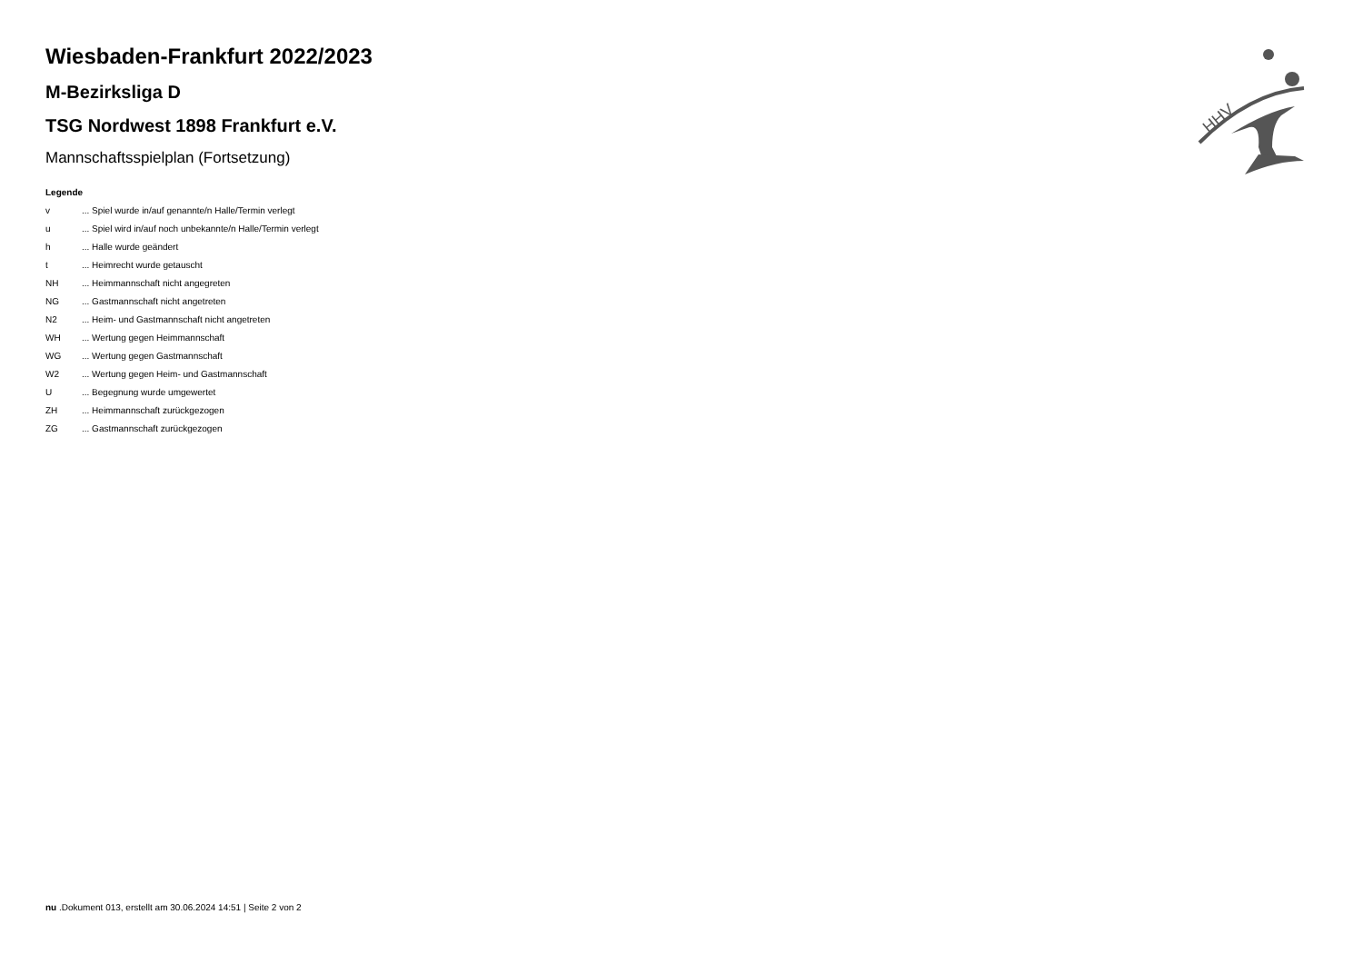HHV
Wiesbaden-Frankfurt 2022/2023
M-Bezirksliga D
TSG Nordwest 1898 Frankfurt e.V.
Mannschaftsspielplan (Fortsetzung)
Legende
| v | ... Spiel wurde in/auf genannte/n Halle/Termin verlegt |
| u | ... Spiel wird in/auf noch unbekannte/n Halle/Termin verlegt |
| h | ... Halle wurde geändert |
| t | ... Heimrecht wurde getauscht |
| NH | ... Heimmannschaft nicht angegreten |
| NG | ... Gastmannschaft nicht angetreten |
| N2 | ... Heim- und Gastmannschaft nicht angetreten |
| WH | ... Wertung gegen Heimmannschaft |
| WG | ... Wertung gegen Gastmannschaft |
| W2 | ... Wertung gegen Heim- und Gastmannschaft |
| U | ... Begegnung wurde umgewertet |
| ZH | ... Heimmannschaft zurückgezogen |
| ZG | ... Gastmannschaft zurückgezogen |
nu .Dokument 013, erstellt am 30.06.2024 14:51 | Seite 2 von 2